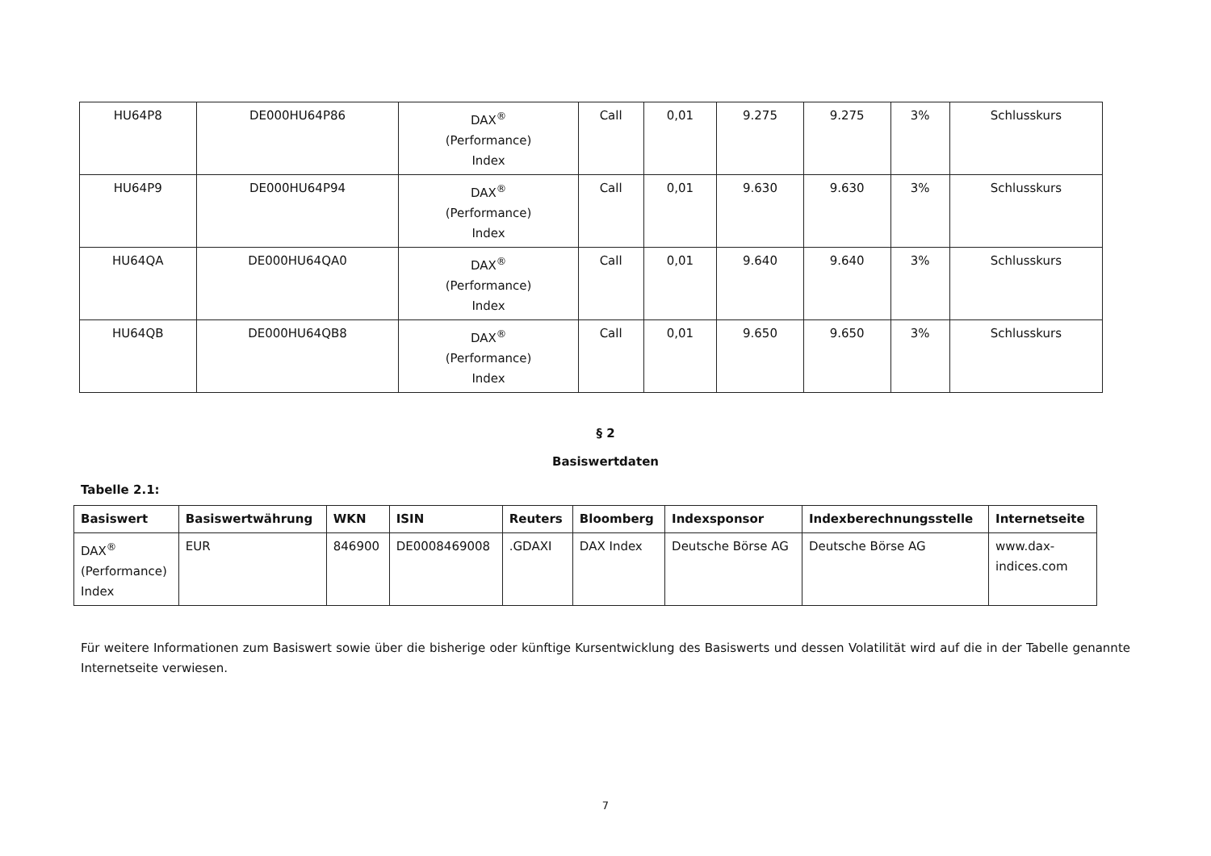| HU64P8 | DE000HU64P86 | DAX<sup>®</sup> (Performance) Index | Call | 0,01 | 9.275 | 9.275 | 3% | Schlusskurs |
| HU64P9 | DE000HU64P94 | DAX<sup>®</sup> (Performance) Index | Call | 0,01 | 9.630 | 9.630 | 3% | Schlusskurs |
| HU64QA | DE000HU64QA0 | DAX<sup>®</sup> (Performance) Index | Call | 0,01 | 9.640 | 9.640 | 3% | Schlusskurs |
| HU64QB | DE000HU64QB8 | DAX<sup>®</sup> (Performance) Index | Call | 0,01 | 9.650 | 9.650 | 3% | Schlusskurs |
§ 2
Basiswertdaten
Tabelle 2.1:
| Basiswert | Basiswertwährung | WKN | ISIN | Reuters | Bloomberg | Indexsponsor | Indexberechnungsstelle | Internetseite |
| --- | --- | --- | --- | --- | --- | --- | --- | --- |
| DAX<sup>®</sup> (Performance) Index | EUR | 846900 | DE0008469008 | .GDAXI | DAX Index | Deutsche Börse AG | Deutsche Börse AG | www.dax- indices.com |
Für weitere Informationen zum Basiswert sowie über die bisherige oder künftige Kursentwicklung des Basiswerts und dessen Volatilität wird auf die in der Tabelle genannte Internetseite verwiesen.
7